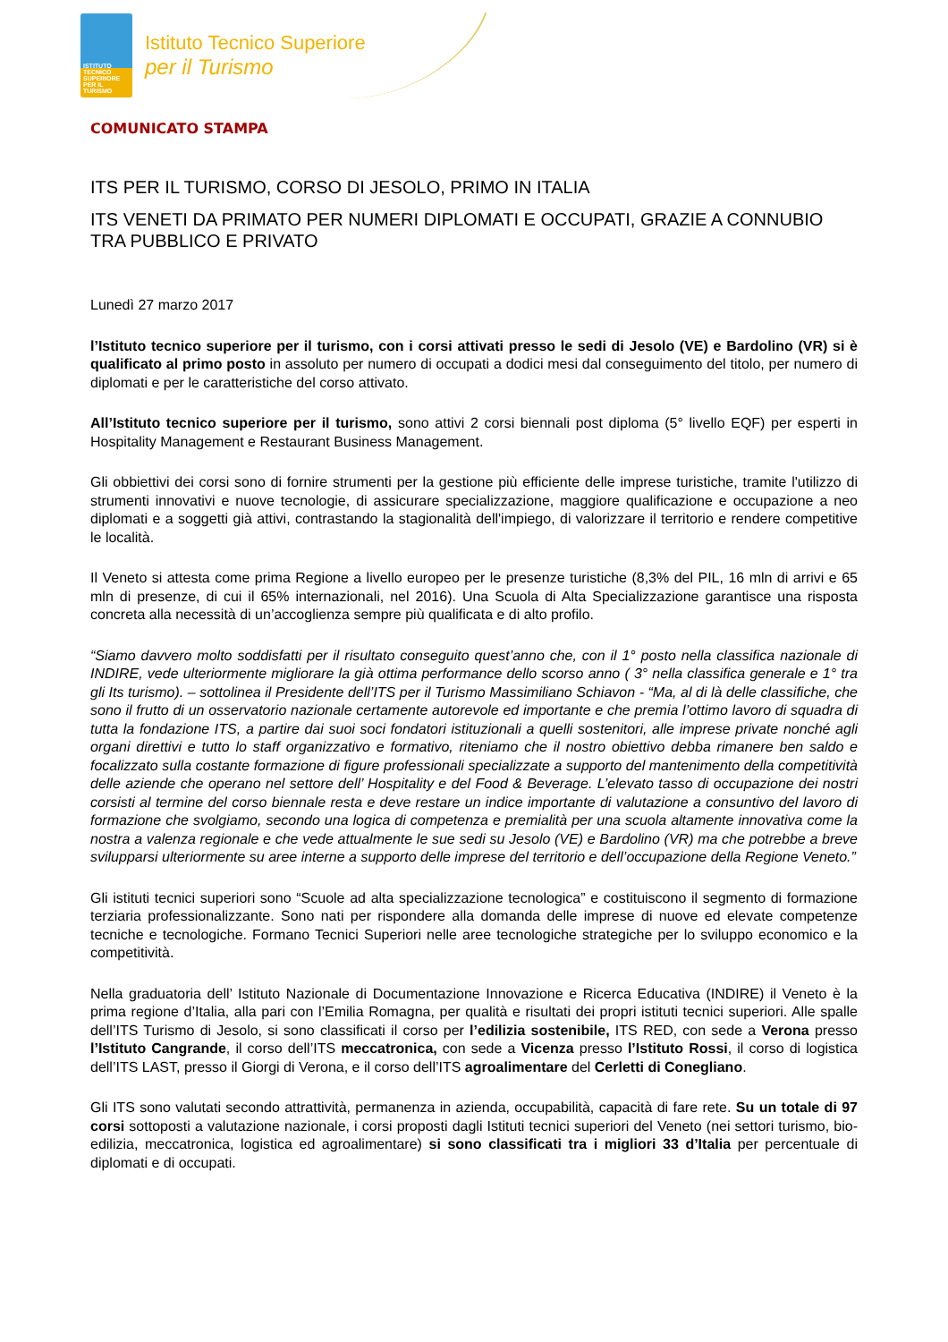ISTITUTO TECNICO SUPERIORE PER IL TURISMO
Istituto Tecnico Superiore
per il Turismo
COMUNICATO STAMPA
ITS PER IL TURISMO, CORSO DI JESOLO, PRIMO IN ITALIA
ITS VENETI DA PRIMATO PER NUMERI DIPLOMATI E OCCUPATI, GRAZIE A CONNUBIO TRA PUBBLICO E PRIVATO
Lunedì 27 marzo 2017
l’Istituto tecnico superiore per il turismo, con i corsi attivati presso le sedi di Jesolo (VE) e Bardolino (VR) si è qualificato al primo posto in assoluto per numero di occupati a dodici mesi dal conseguimento del titolo, per numero di diplomati e per le caratteristiche del corso attivato.
All’Istituto tecnico superiore per il turismo, sono attivi 2 corsi biennali post diploma (5° livello EQF) per esperti in Hospitality Management e Restaurant Business Management.
Gli obbiettivi dei corsi sono di fornire strumenti per la gestione più efficiente delle imprese turistiche, tramite l'utilizzo di strumenti innovativi e nuove tecnologie, di assicurare specializzazione, maggiore qualificazione e occupazione a neo diplomati e a soggetti già attivi, contrastando la stagionalità dell'impiego, di valorizzare il territorio e rendere competitive le località.
Il Veneto si attesta come prima Regione a livello europeo per le presenze turistiche (8,3% del PIL, 16 mln di arrivi e 65 mln di presenze, di cui il 65% internazionali, nel 2016). Una Scuola di Alta Specializzazione garantisce una risposta concreta alla necessità di un’accoglienza sempre più qualificata e di alto profilo.
“Siamo davvero molto soddisfatti per il risultato conseguito quest’anno che, con il 1° posto nella classifica nazionale di INDIRE, vede ulteriormente migliorare la già ottima performance dello scorso anno ( 3° nella classifica generale e 1° tra gli Its turismo). – sottolinea il Presidente dell’ITS per il Turismo Massimiliano Schiavon - “Ma, al di là delle classifiche, che sono il frutto di un osservatorio nazionale certamente autorevole ed importante e che premia l’ottimo lavoro di squadra di tutta la fondazione ITS, a partire dai suoi soci fondatori istituzionali a quelli sostenitori, alle imprese private nonché agli organi direttivi e tutto lo staff organizzativo e formativo, riteniamo che il nostro obiettivo debba rimanere ben saldo e focalizzato sulla costante formazione di figure professionali specializzate a supporto del mantenimento della competitività delle aziende che operano nel settore dell’ Hospitality e del Food & Beverage. L’elevato tasso di occupazione dei nostri corsisti al termine del corso biennale resta e deve restare un indice importante di valutazione a consuntivo del lavoro di formazione che svolgiamo, secondo una logica di competenza e premialità per una scuola altamente innovativa come la nostra a valenza regionale e che vede attualmente le sue sedi su Jesolo (VE) e Bardolino (VR) ma che potrebbe a breve svilupparsi ulteriormente su aree interne a supporto delle imprese del territorio e dell’occupazione della Regione Veneto.”
Gli istituti tecnici superiori sono “Scuole ad alta specializzazione tecnologica” e costituiscono il segmento di formazione terziaria professionalizzante. Sono nati per rispondere alla domanda delle imprese di nuove ed elevate competenze tecniche e tecnologiche. Formano Tecnici Superiori nelle aree tecnologiche strategiche per lo sviluppo economico e la competitività.
Nella graduatoria dell’ Istituto Nazionale di Documentazione Innovazione e Ricerca Educativa (INDIRE) il Veneto è la prima regione d’Italia, alla pari con l’Emilia Romagna, per qualità e risultati dei propri istituti tecnici superiori. Alle spalle dell’ITS Turismo di Jesolo, si sono classificati il corso per l’edilizia sostenibile, ITS RED, con sede a Verona presso l’Istituto Cangrande, il corso dell’ITS meccatronica, con sede a Vicenza presso l’Istituto Rossi, il corso di logistica dell’ITS LAST, presso il Giorgi di Verona, e il corso dell’ITS agroalimentare del Cerletti di Conegliano.
Gli ITS sono valutati secondo attrattività, permanenza in azienda, occupabilità, capacità di fare rete. Su un totale di 97 corsi sottoposti a valutazione nazionale, i corsi proposti dagli Istituti tecnici superiori del Veneto (nei settori turismo, bio-edilizia, meccatronica, logistica ed agroalimentare) si sono classificati tra i migliori 33 d’Italia per percentuale di diplomati e di occupati.